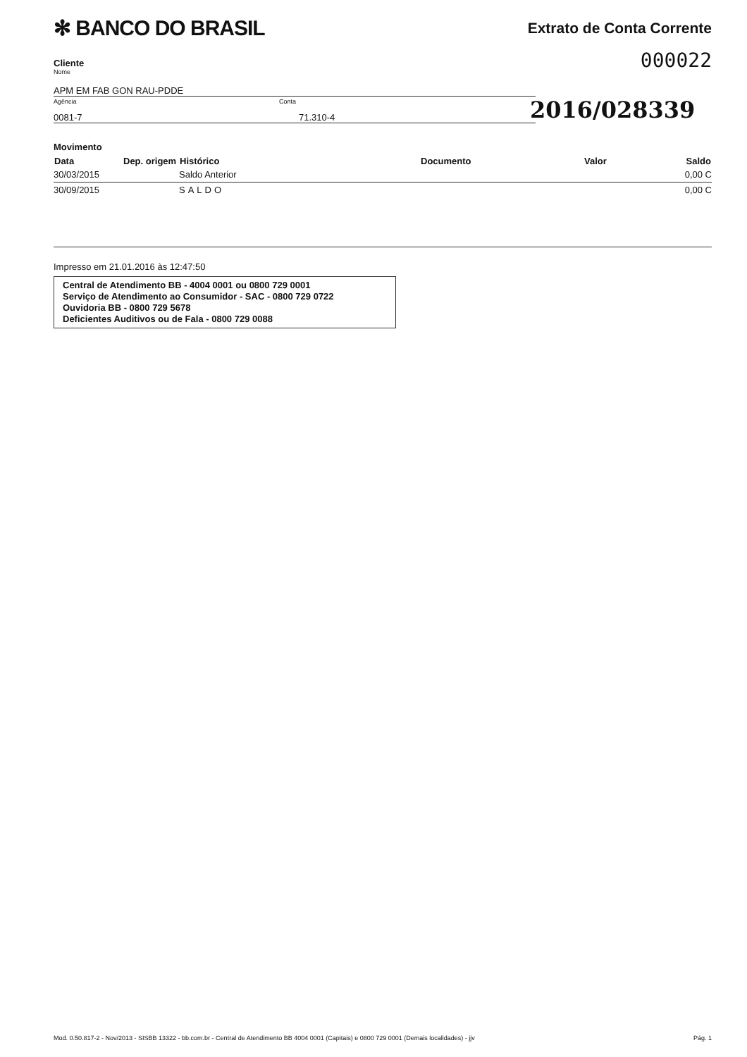✻ BANCO DO BRASIL
Extrato de Conta Corrente
000022
Cliente
Nome
APM EM FAB GON RAU-PDDE
Agência
0081-7
Conta
71.310-4
2016/028339
Movimento
| Data | Dep. origem | Histórico | Documento | Valor | Saldo |
| --- | --- | --- | --- | --- | --- |
| 30/03/2015 | | Saldo Anterior | | | 0,00 C |
| 30/09/2015 | | SALDO | | | 0,00 C |
Impresso em 21.01.2016 às 12:47:50
Central de Atendimento BB - 4004 0001 ou 0800 729 0001
Serviço de Atendimento ao Consumidor - SAC - 0800 729 0722
Ouvidoria BB - 0800 729 5678
Deficientes Auditivos ou de Fala - 0800 729 0088
Mod. 0.50.817-2 - Nov/2013 - SISBB 13322 - bb.com.br - Central de Atendimento BB 4004 0001 (Capitais) e 0800 729 0001 (Demais localidades) - jjv Pág. 1